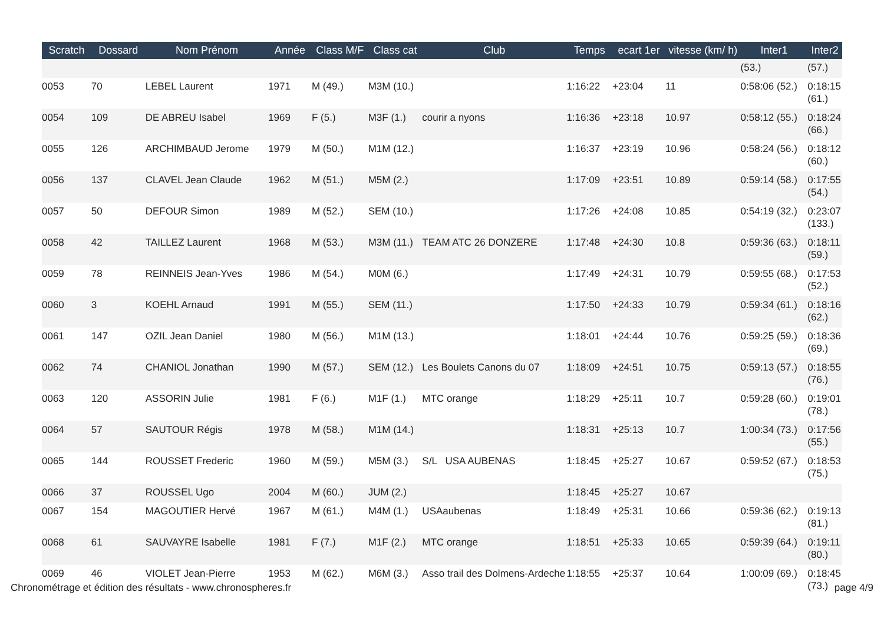| Scratch | Dossard | Nom Prénom | Année | Class M/F | Class cat | Club | Temps | ecart 1er | vitesse (km/ h) | Inter1 | Inter2 |
| --- | --- | --- | --- | --- | --- | --- | --- | --- | --- | --- | --- |
| | | | | | | | | | | (53.) | (57.) |
| 0053 | 70 | LEBEL Laurent | 1971 | M (49.) | M3M (10.) | | 1:16:22 | +23:04 | 11 | 0:58:06 (52.) | 0:18:15 (61.) |
| 0054 | 109 | DE ABREU Isabel | 1969 | F (5.) | M3F (1.) | courir a nyons | 1:16:36 | +23:18 | 10.97 | 0:58:12 (55.) | 0:18:24 (66.) |
| 0055 | 126 | ARCHIMBAUD Jerome | 1979 | M (50.) | M1M (12.) | | 1:16:37 | +23:19 | 10.96 | 0:58:24 (56.) | 0:18:12 (60.) |
| 0056 | 137 | CLAVEL Jean Claude | 1962 | M (51.) | M5M (2.) | | 1:17:09 | +23:51 | 10.89 | 0:59:14 (58.) | 0:17:55 (54.) |
| 0057 | 50 | DEFOUR Simon | 1989 | M (52.) | SEM (10.) | | 1:17:26 | +24:08 | 10.85 | 0:54:19 (32.) | 0:23:07 (133.) |
| 0058 | 42 | TAILLEZ Laurent | 1968 | M (53.) | M3M (11.) | TEAM ATC 26 DONZERE | 1:17:48 | +24:30 | 10.8 | 0:59:36 (63.) | 0:18:11 (59.) |
| 0059 | 78 | REINNEIS Jean-Yves | 1986 | M (54.) | M0M (6.) | | 1:17:49 | +24:31 | 10.79 | 0:59:55 (68.) | 0:17:53 (52.) |
| 0060 | 3 | KOEHL Arnaud | 1991 | M (55.) | SEM (11.) | | 1:17:50 | +24:33 | 10.79 | 0:59:34 (61.) | 0:18:16 (62.) |
| 0061 | 147 | OZIL Jean Daniel | 1980 | M (56.) | M1M (13.) | | 1:18:01 | +24:44 | 10.76 | 0:59:25 (59.) | 0:18:36 (69.) |
| 0062 | 74 | CHANIOL Jonathan | 1990 | M (57.) | SEM (12.) | Les Boulets Canons du 07 | 1:18:09 | +24:51 | 10.75 | 0:59:13 (57.) | 0:18:55 (76.) |
| 0063 | 120 | ASSORIN Julie | 1981 | F (6.) | M1F (1.) | MTC orange | 1:18:29 | +25:11 | 10.7 | 0:59:28 (60.) | 0:19:01 (78.) |
| 0064 | 57 | SAUTOUR Régis | 1978 | M (58.) | M1M (14.) | | 1:18:31 | +25:13 | 10.7 | 1:00:34 (73.) | 0:17:56 (55.) |
| 0065 | 144 | ROUSSET Frederic | 1960 | M (59.) | M5M (3.) | S/L USA AUBENAS | 1:18:45 | +25:27 | 10.67 | 0:59:52 (67.) | 0:18:53 (75.) |
| 0066 | 37 | ROUSSEL Ugo | 2004 | M (60.) | JUM (2.) | | 1:18:45 | +25:27 | 10.67 | | |
| 0067 | 154 | MAGOUTIER Hervé | 1967 | M (61.) | M4M (1.) | USAaubenas | 1:18:49 | +25:31 | 10.66 | 0:59:36 (62.) | 0:19:13 (81.) |
| 0068 | 61 | SAUVAYRE Isabelle | 1981 | F (7.) | M1F (2.) | MTC orange | 1:18:51 | +25:33 | 10.65 | 0:59:39 (64.) | 0:19:11 (80.) |
| 0069 | 46 | VIOLET Jean-Pierre | 1953 | M (62.) | M6M (3.) | Asso trail des Dolmens-Ardeche | 1:18:55 | +25:37 | 10.64 | 1:00:09 (69.) | 0:18:45 (73.) |
Chronométrage et édition des résultats - www.chronospheres.fr page 4/9